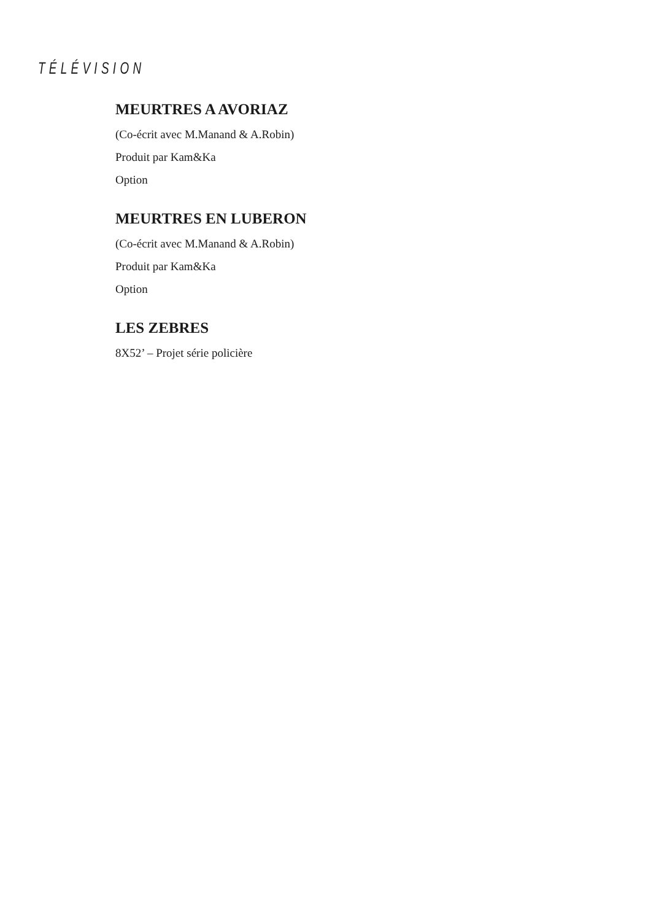TÉLÉVISION
MEURTRES A AVORIAZ
(Co-écrit avec M.Manand & A.Robin)
Produit par Kam&Ka
Option
MEURTRES EN LUBERON
(Co-écrit avec M.Manand & A.Robin)
Produit par Kam&Ka
Option
LES ZEBRES
8X52’ – Projet série policière